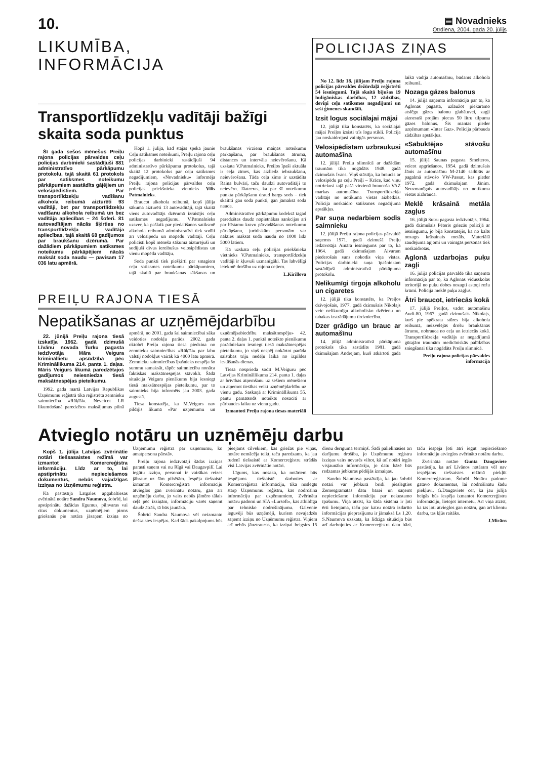10.
▤ Novadnieks
Otrdiena, 2004. gada 20. jūlijs
LIKUMĪBA,
INFORMĀCIJA
Transportlīdzekļu vadītāji bažīgi skaita soda punktus
Šī gada sešos mēnešos Preiļu rajona policijas pārvaldes ceļu policijas darbinieki sastādījuši 881 administratīvo pārkāpumu protokolu, tajā skaitā 61 protokols par satiksmes noteikumu pārkāpumiem sastādīts gājējiem un velosipēdistiem. Par transportlīdzekļu vadīšanu alkohola reibumā aizturēti 93 vadītāji, bet par transportlīdzekļu vadīšanu alkohola reibumā un bez vadītāja apliecības – 24 šoferi. 81 autovadītājam nācās šķirties no transportlīdzekļa vadītāja apliecības, tajā skaitā 68 gadījumos par braukšanu dzērumā. Par dažādiem pārkāpumiem satiksmes noteikumu pārkāpējiem nācās maksāt soda naudu — pavisam 17 036 latu apmērā.
Kopš 1. jūlija, kad stājās spēkā jaunie Ceļu satiksmes noteikumi, Preiļu rajona ceļu policijas darbinieki sastādījuši 94 administratīvo pārkāpumu protokolus, tajā skaitā 12 protokolus par ceļu satiksmes negadījumiem, «Novadnieku» informēja Preiļu rajona policijas pārvaldes ceļu policijas priekšnieka vietnieks Vilis Patmalnieks.
Braucot alkohola reibumā, kopš jūlija sākuma aizturēti 13 autovadītāji, tajā skaitā viens autovadītājs dzērumā izraisījis ceļu satiksmes negadījumu. V.Patmalnieks uzsver, ka pašlaik par piedalīšanos satiksmē alkohola reibumā administratīvi tiek sodīti arī velosipēdu un mopēdu vadītāji. Ceļu policisti kopš mēneša sākuma aizturējuši un sodījuši divus iereibušus velosipēdistus un vienu mopēda vadītāju.
Soda punkti tiek piešķirti par smagiem ceļu satiksmes noteikumu pārkāpumiem, tajā skaitā par braukšanas sākšanas un braukšanas virziena maiņas noteikumu pārkāpšanu, par braukšanas ātruma, distances un intervāla neievērošanu. Kā uzskata V.Patmalnieks, Preiļos īpaši aktuāla ir ceļa zīmes, kas aizliedz iebraukšanu, neievērošana. Tāda ceļa zīme ir uzstādīta Raiņa bulvārī, taču daudzi autovadītāji to neievēro. Jāatceras, ka par šī noteikumu punkta pārkāpšanu draud bargs sods – tiek skaitīti gan soda punkti, gan jāmaksā soda nauda.
Administratīvo pārkāpumu kodeksā tagad paredzētas daudz nopietnākas sankcijas arī par bīstamu kravu pārvadāšanas noteikumu pārkāpšanu, juridiskām personām var nākties maksāt soda naudu no 1000 līdz 5000 latiem.
Kā uzskata ceļu policijas priekšnieka vietnieks V.Patmalnieks, transportlīdzekļu vadītāji ir kļuvuši uzmanīgāki. Tas labvēlīgi ietekmē drošību uz rajona ceļiem.
L.Kirillova
PREIĻU RAJONA TIESĀ
Nepatikšanas ar uzņēmējdarbību
22. jūnijā Preiļu rajona tiesā izskatīja 1962. gadā dzimušā Līvānu novada Turku pagasta iedzīvotāja Māra Veigura krimināllietu apsūdzībā pēc Krimināllikuma 214. panta 1. daļas. Māris Veigurs likumā paredzētajos gadījumos neiesniedza tiesā maksātnespējas pieteikumu.
1992. gada martā Latvijas Republikas Uzņēmumu reģistrā tika reģistrēta zemnieku saimniecība «Rūķīši». Neveicot LR likumdošanā paredzētos maksājumus pilnā apmērā, no 2001. gada šai saimniecībai sāka veidoties nodokļu parāds. 2002. gada oktobrī Preiļu rajona tiesa piedzina no zemnieku saimniecības «Rūķīši» par labu valstij nodokļus vairāk kā 4000 latu apmērā. Zemnieku saimniecības īpašnieks nespēja šo summu samaksāt, tāpēc saimniecība nonāca faktiskas maksātnespējas stāvoklī. Šādā situācija Veigura pienākums bija iesniegt tiesā maksātnespējas pieteikumu, par to saimnieks bija informēts jau 2003. gada augustā.
Tiesa konstatēja, ka M.Veigurs nav pildījis likumā «Par uzņēmumu un uzņēmējsabiedrību maksātnespēju» 42. panta 2. daļas 1. punktā noteikto pienākumu parādniekam iesniegt tiesā maksātnespējas pieteikumu, jo viņš nespēj nokārtot parāda saistības triju nedēļu laikā no izpildes iestāšanās dienas.
Tiesa nosprieda sodīt M.Veiguru pēc Latvijas Krimināllikuma 214. panta 1. daļas ar brīvības atņemšanu uz sešiem mēnešiem un atņemot tiesības veikt uzņēmējdarbību uz vienu gadu. Saskaņā ar Krimināllikuma 55. pantu pamatsods noteikts nosacīti ar pārbaudes laiku uz vienu gadu.
Izmantoti Preiļu rajona tiesas materiāli
POLICIJAS ZIŅAS
No 12. līdz 18. jūlijam Preiļu rajona policijas pārvaldes dežūrdaļā reģistrēti 54 iesniegumi. Tajā skaitā bijušas 19 huligāniskas darbības, 12 zādzības, deviņi ceļu satiksmes negadījumi un seši ģimenes skandāli.
Izsit logus sociālajai mājai
12. jūlijā tika konstatēts, ka sociālajai mājai Preiļos izsisti trīs logu stikli. Policija jau noskaidrojusi vainīgās personas.
Velosipēdistam uzbraukusi automašīna
12. jūlijā Preiļu slimnīcā ar dažādām traumām tika nogādāts 1948. gadā dzimušais Ivans. Viņš stāstīja, ka braucis ar velosipēdu pa ceļu Preiļi – Krāce, kad viņu notriekusi tajā pašā virzienā braucoša VAZ markas automašīna. Transportlīdzekļa vadītājs no notikuma vietas aizbēdzis. Policija noskaidro satiksmes negadījuma apstākļus.
Par suņa nedarbiem sodīs saimnieku
12. jūlijā Preiļu rajona policijas pārvaldē saņemts 1971. gadā dzimušā Preiļu iedzīvotāja Aināra iesniegums par to, ka 1964. gadā dzimušajam Aivaram piederošais suns nokodis viņa vistas. Policijas darbinieki suņa īpašniekam sastādījuši administratīvā pārkāpuma protokolu.
Nelikumīgi tirgoja alkoholu un cigaretes
12. jūlijā tika konstatēts, ka Preiļos dzīvojošais, 1977. gadā dzimušais Nikolajs veic nelikumīgu alkoholisko dzērienu un tabakas izstrādājumu tirdzniecību.
Dzer grādīgo un brauc ar automašīnu
14. jūlijā administratīvā pārkāpuma protokols tika sastādīts 1981. gadā dzimušajam Andrejam, kurš atkārtoti gada laikā vadīja automašīnu, būdams alkohola reibumā.
Nozaga gāzes balonus
14. jūlijā saņemta informācija par to, ka Aglonas pagastā, uzlaužot piekaramo atslēgu gāzes balonu glabātuvei, zagļi aiznesuši projām piecus 50 litru tilpuma gāzes balonus. Šis mantas pieder uzņēmumam «Inter Gaz». Policija pārbauda zādzības apstākļus.
«Sabuktēja» stāvošu automašīnu
15. jūlijā Saunas pagasta Smelteros, veicot apgriešanos, 1954. gadā dzimušais Jānis ar automašīnu M-2140 sadūrās ar pagalmā stāvošo VW-Passat, kas pieder 1972. gadā dzimušajam Jānim. Neuzmanīgais autovadītājs no notikuma vietas aizbrauca.
Meklē krāsainā metāla zagļus
16. jūlijā Sutru pagasta iedzīvotājs, 1964. gadā dzimušais Pēteris griezās policijā ar iesniegumu, jo bija konstatējis, ka no kalts nozagts krāsainais metāls. Materiālā zaudējuma apjomi un vainīgās personas tiek noskaidrotas.
Aglonā uzdarbojas puķu zagļi
16. jūlijā policijas pārvaldē tika saņemta informācija par to, ka Aglonas vidusskolas teritorijā no puķu dobes nozagti astoņi rožu krūmi. Policija meklē puķu zagļus.
Ātri braucot, ietriecās kokā
17. jūlijā Preiļos, vadot automašīnu Audi-80, 1967. gadā dzimušais Nikolajs, kurš pie spēkrata stūres bija alkohola reibumā, neizvēlējās drošu braukšanas ātrumu, nobrauca no ceļa un ietriecās kokā. Transportlīdzekļa vadītājs ar negadījumā gūtajām traumām medicīniskās palīdzības sniegšanai tika nogādāts Preiļu slimnīcā.
Preiļu rajona policijas pārvaldes informācija
Atvieglo notāru un uzņēmēju darbu
Kopš 1. jūlija Latvijas zvērinātie notāri tiešsasaistes režīmā var izmantot Komercreģistra informāciju. Līdz ar to, lai apstiprinātu nepieciešamos dokumentus, nebūs vajadzīgas izziņas no Uzņēmumu reģistra.
Kā pastāstīja Latgales apgabaltiesas zvērinātā notāre Sandra Naumova, šobrīd, lai apstiprinātu dažādus līgumus, pilnvaras vai citus dokumentus, uzņēmējiem pirms griešanās pie notāra jāsaņem izziņa no Uzņēmumu reģistra par uzņēmumu, ko amatpersona pārstāv.
Preiļu rajona iedzīvotāji šādas izziņas parasti saņem vai nu Rīgā vai Daugavpilī. Lai iegūtu izziņu, personai ir vairākas reizes jābrauc uz šīm pilsētām. Iespēja tiešsaistē izmantot Komercreģistra informāciju atvieglos gan zvērinātu notāru, gan arī uzņēmēju darbu, jo vairs nebūs jāmēro tālais ceļš pēc izziņām, informāciju varēs saņemt daudz ātrāk, tā būs jaunāka.
Šobrīd Sandra Naumova vēl neizmanto tiešsaistes iespējas. Kad šāds pakalpojums būs pieejams cilvēkiem, kas griežas pie viņas, notāre nemācēja teikt, taču paredzams, ka jau rudenī tiešsaistē ar Komercreģistru strādās visi Latvijas zvērinātie notāri.
Līgums, kas nosaka, ka notāriem būs iespējams tiešsaistē darboties ar Komercreģistra informāciju, tika noslēgts starp Uzņēmumu reģistru, kas nodrošina informāciju par uzņēmumiem, Zvērinātu notāru padomi un SIA «Lursoft», kas atbildīga par tehnisko nodrošinājumu. Galvenie ieguvēji būs uzņēmēji, kuriem nevajadzēs saņemt izziņu no Uzņēmumu reģistra. Viņiem arī nebūs jāuztraucas, ka izziņai beigsies 15 dienu derīguma termiņš. Šādi palielināsies arī darījumu drošība, jo Uzņēmumu reģistra izziņas vairs nevarēs viltot, kā arī notāri iegūs visjaunāko informāciju, jo datu bāzē būs redzamas jebkuras pēdējās izmaiņas.
Sandra Naumova pastāstīja, ka jau šobrīd notāri var jebkurā brīdī pieslēgties Zemesgrāmatas datu bāzei un saņemt nepieciešamo informāciju par nekustamo īpašumu. Viņa atzīst, ka šāda sistēma ir ļoti ērti lietojama, taču par katru notāra izdarīto informācijas pieprasījumu ir jāmaksā Ls 1,20. S.Naumova uzskata, ka līdzīga situācija būs arī darbojoties ar Komercreģistra datu bāzi, taču iespēja ļoti ātri iegūt nepieciešamo informāciju atvieglos zvērināto notāru darbu.
Zvērināta notāre Gunta Daugaviete pastāstīja, ka arī Līvānos notāram vēl nav iespējams tiešsaistes režīmā piekļūt Komercreģistram. Šobrīd Notāru padome gatavo dokumentus, lai nodrošinātu šādu piekļuvi. G.Daugaviete cer, ka jau jūlija beigās būs iespēja izmantot Komercreģistra informāciju, lietojot internetu. Arī viņa atzīst, ka tas ļoti atvieglos gan notāru, gan arī klientu darbu, tas kļūs raitāks.
J.Micāns